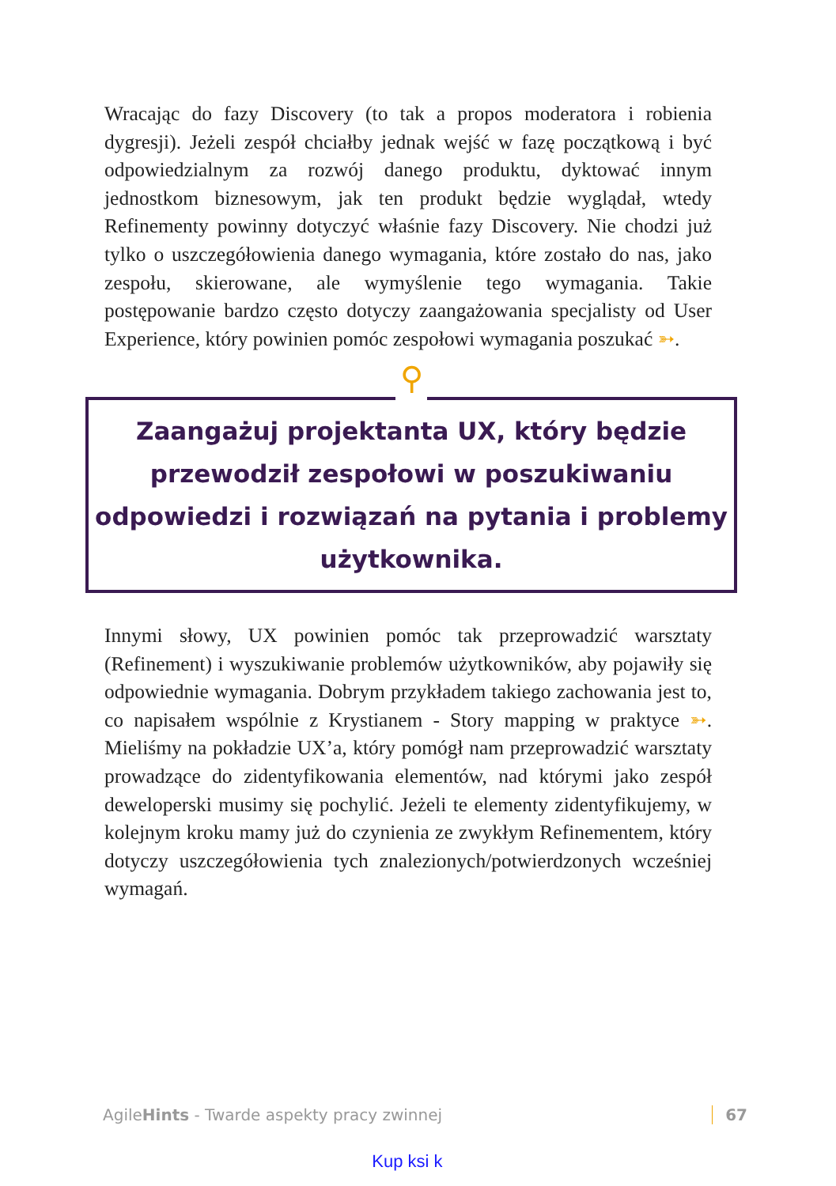Wracając do fazy Discovery (to tak a propos moderatora i robienia dygresji). Jeżeli zespół chciałby jednak wejść w fazę początkową i być odpowiedzialnym za rozwój danego produktu, dyktować innym jednostkom biznesowym, jak ten produkt będzie wyglądał, wtedy Refinementy powinny dotyczyć właśnie fazy Discovery. Nie chodzi już tylko o uszczegółowienia danego wymagania, które zostało do nas, jako zespołu, skierowane, ale wymyślenie tego wymagania. Takie postępowanie bardzo często dotyczy zaangażowania specjalisty od User Experience, który powinien pomóc zespołowi wymagania poszukać ➳.
Zaangażuj projektanta UX, który będzie
przewodził zespołowi w poszukiwaniu
odpowiedzi i rozwiązań na pytania i problemy
użytkownika.
⚲
Innymi słowy, UX powinien pomóc tak przeprowadzić warsztaty (Refinement) i wyszukiwanie problemów użytkowników, aby pojawiły się odpowiednie wymagania. Dobrym przykładem takiego zachowania jest to, co napisałem wspólnie z Krystianem - Story mapping w praktyce ➳. Mieliśmy na pokładzie UX’a, który pomógł nam przeprowadzić warsztaty prowadzące do zidentyfikowania elementów, nad którymi jako zespół deweloperski musimy się pochylić. Jeżeli te elementy zidentyfikujemy, w kolejnym kroku mamy już do czynienia ze zwykłym Refinementem, który dotyczy uszczegółowienia tych znalezionych/potwierdzonych wcześniej wymagań.
AgileHints - Twarde aspekty pracy zwinnej 67
Kup ksi k